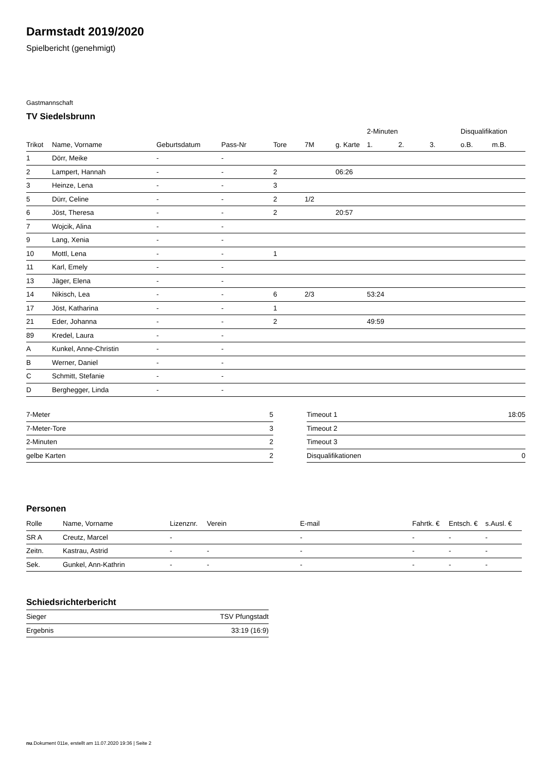Darmstadt 2019/2020
Spielbericht (genehmigt)
Gastmannschaft
TV Siedelsbrunn
| | | | | | | | 2-Minuten | | | Disqualifikation | |
| --- | --- | --- | --- | --- | --- | --- | --- | --- | --- | --- | --- |
| Trikot | Name, Vorname | Geburtsdatum | Pass-Nr | Tore | 7M | g. Karte | 1. | 2. | 3. | o.B. | m.B. |
| 1 | Dörr, Meike | - | - | | | | | | | | |
| 2 | Lampert, Hannah | - | - | 2 | | 06:26 | | | | | |
| 3 | Heinze, Lena | - | - | 3 | | | | | | | |
| 5 | Dürr, Celine | - | - | 2 | 1/2 | | | | | | |
| 6 | Jöst, Theresa | - | - | 2 | | 20:57 | | | | | |
| 7 | Wojcik, Alina | - | - | | | | | | | | |
| 9 | Lang, Xenia | - | - | | | | | | | | |
| 10 | Mottl, Lena | - | - | 1 | | | | | | | |
| 11 | Karl, Emely | - | - | | | | | | | | |
| 13 | Jäger, Elena | - | - | | | | | | | | |
| 14 | Nikisch, Lea | - | - | 6 | 2/3 | | 53:24 | | | | |
| 17 | Jöst, Katharina | - | - | 1 | | | | | | | |
| 21 | Eder, Johanna | - | - | 2 | | | 49:59 | | | | |
| 89 | Kredel, Laura | - | - | | | | | | | | |
| A | Kunkel, Anne-Christin | - | - | | | | | | | | |
| B | Werner, Daniel | - | - | | | | | | | | |
| C | Schmitt, Stefanie | - | - | | | | | | | | |
| D | Berghegger, Linda | - | - | | | | | | | | |
| 7-Meter | 5 |
| 7-Meter-Tore | 3 |
| 2-Minuten | 2 |
| gelbe Karten | 2 |
| Timeout 1 | 18:05 |
| Timeout 2 | |
| Timeout 3 | |
| Disqualifikationen | 0 |
Personen
| Rolle | Name, Vorname | Lizenznr. | Verein | E-mail | Fahrtk. € | Entsch. € | s.Ausl. € |
| --- | --- | --- | --- | --- | --- | --- | --- |
| SR A | Creutz, Marcel | - | | - | - | - | - |
| Zeitn. | Kastrau, Astrid | - | - | - | - | - | - |
| Sek. | Gunkel, Ann-Kathrin | - | - | - | - | - | - |
Schiedsrichterbericht
| Sieger | TSV Pfungstadt |
| Ergebnis | 33:19 (16:9) |
nu.Dokument 011e, erstellt am 11.07.2020 19:36 | Seite 2